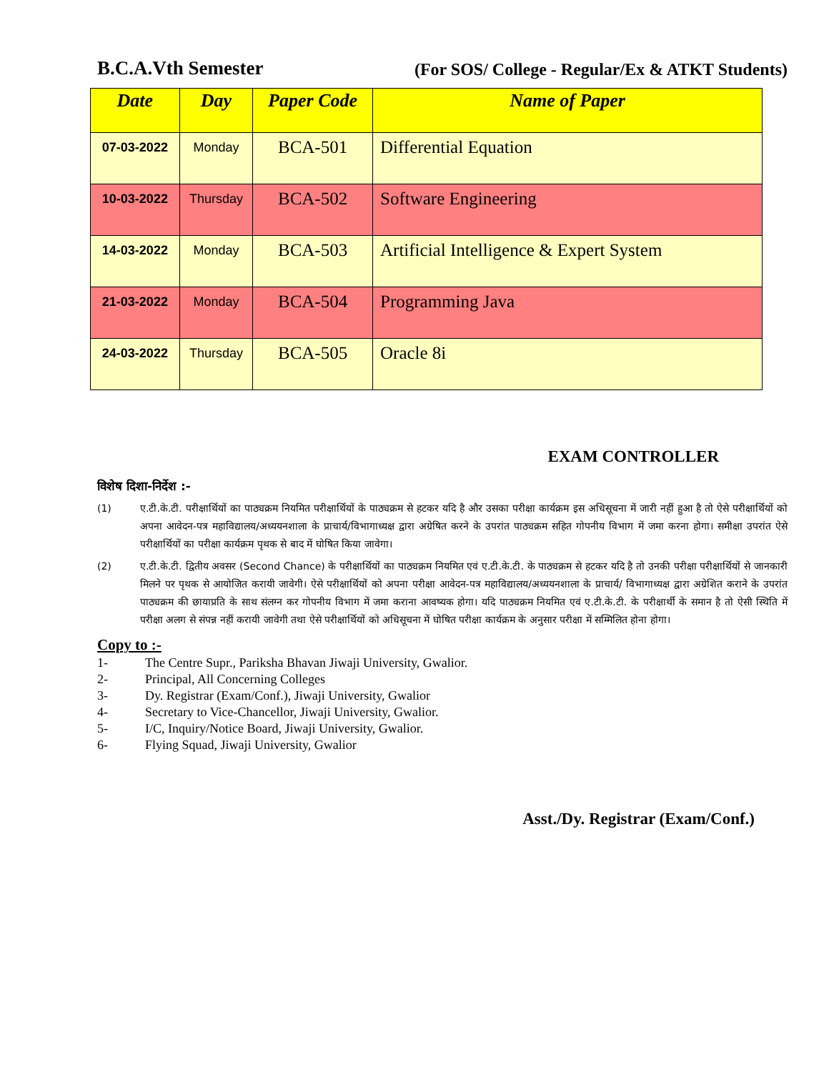B.C.A.Vth Semester (For SOS/ College - Regular/Ex & ATKT Students)
| Date | Day | Paper Code | Name of Paper |
| --- | --- | --- | --- |
| 07-03-2022 | Monday | BCA-501 | Differential Equation |
| 10-03-2022 | Thursday | BCA-502 | Software Engineering |
| 14-03-2022 | Monday | BCA-503 | Artificial Intelligence & Expert System |
| 21-03-2022 | Monday | BCA-504 | Programming Java |
| 24-03-2022 | Thursday | BCA-505 | Oracle 8i |
EXAM CONTROLLER
विशेष दिशा-निर्देश :-
(1) ए.टी.के.टी. परीक्षार्थियों का पाठ्यक्रम नियमित परीक्षार्थियों के पाठ्यक्रम से हटकर यदि है और उसका परीक्षा कार्यक्रम इस अधिसूचना में जारी नहीं हुआ है तो ऐसे परीक्षार्थियों को अपना आवेदन-पत्र महाविद्यालय/अध्ययनशाला के प्राचार्य/विभागाध्यक्ष द्वारा अग्रेषित करने के उपरांत पाठ्यक्रम सहित गोपनीय विभाग में जमा करना होगा। समीक्षा उपरांत ऐसे परीक्षार्थियों का परीक्षा कार्यक्रम पृथक से बाद में घोषित किया जावेगा।
(2) ए.टी.के.टी. द्वितीय अवसर (Second Chance) के परीक्षार्थियों का पाठ्यक्रम नियमित एवं ए.टी.के.टी. के पाठ्यक्रम से हटकर यदि है तो उनकी परीक्षा परीक्षार्थियों से जानकारी मिलने पर पृथक से आयोजित करायी जावेगी। ऐसे परीक्षार्थियों को अपना परीक्षा आवेदन-पत्र महाविद्यालय/अध्ययनशाला के प्राचार्य/ विभागाध्यक्ष द्वारा अग्रेशित कराने के उपरांत पाठ्यक्रम की छायाप्रति के साथ संलग्न कर गोपनीय विभाग में जमा कराना आवष्यक होगा। यदि पाठ्यक्रम नियमित एवं ए.टी.के.टी. के परीक्षार्थी के समान है तो ऐसी स्थिति में परीक्षा अलग से संपन्न नहीं करायी जावेगी तथा ऐसे परीक्षार्थियों को अधिसूचना में घोषित परीक्षा कार्यक्रम के अनुसार परीक्षा में सम्मिलित होना होगा।
Copy to :-
1- The Centre Supr., Pariksha Bhavan Jiwaji University, Gwalior.
2- Principal, All Concerning Colleges
3- Dy. Registrar (Exam/Conf.), Jiwaji University, Gwalior
4- Secretary to Vice-Chancellor, Jiwaji University, Gwalior.
5- I/C, Inquiry/Notice Board, Jiwaji University, Gwalior.
6- Flying Squad, Jiwaji University, Gwalior
Asst./Dy. Registrar (Exam/Conf.)